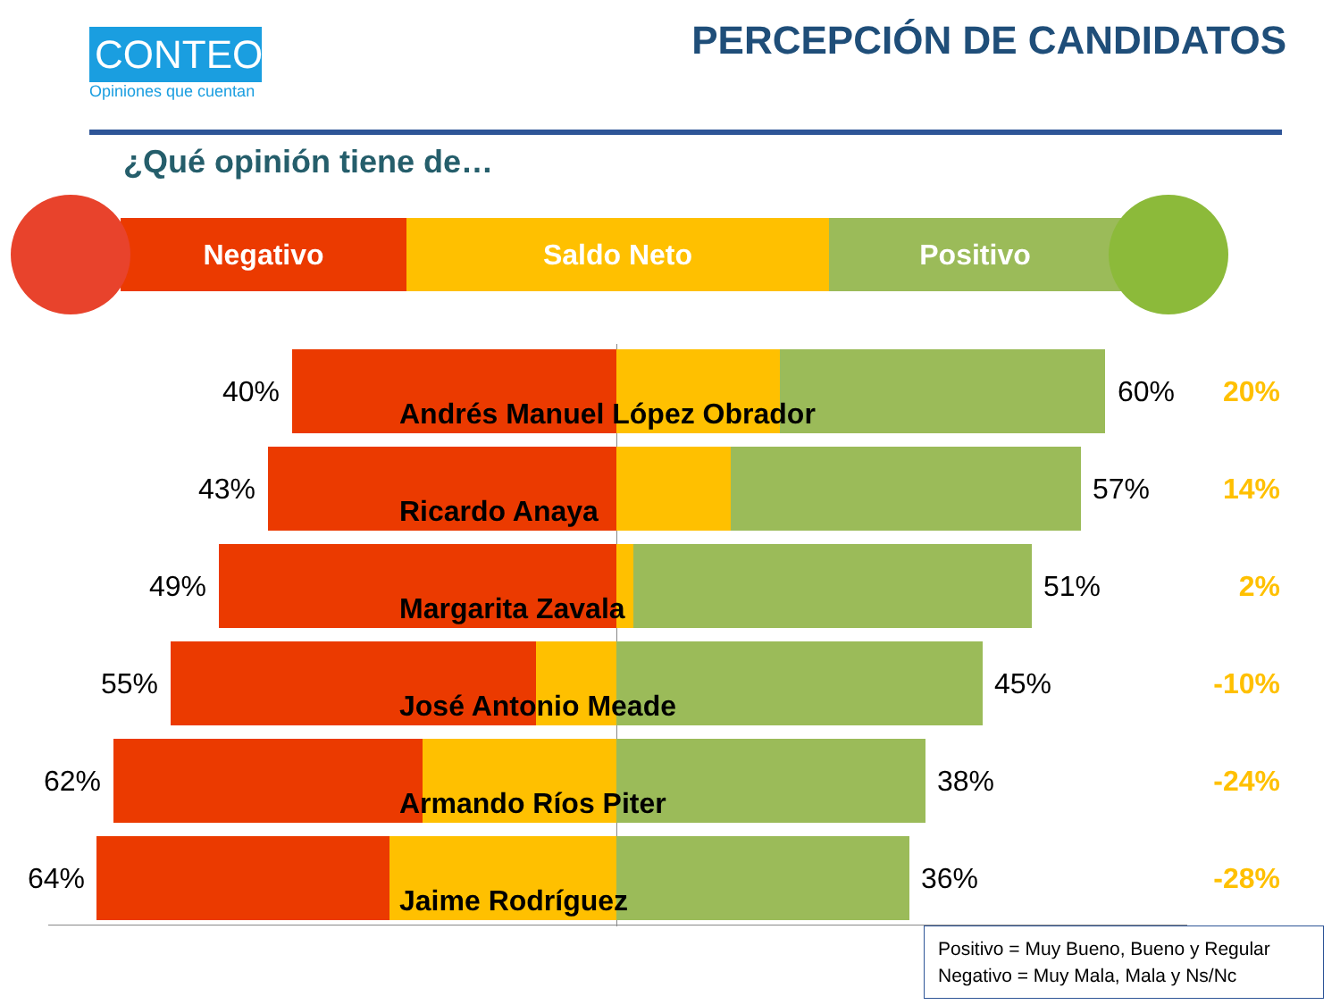CONTEO
Opiniones que cuentan
PERCEPCIÓN DE CANDIDATOS
¿Qué opinión tiene de…
Negativo Saldo Neto Positivo
40% 60% 20%
Andrés Manuel López Obrador
43% 57% 14%
Ricardo Anaya
49% 51% 2%
Margarita Zavala
55% 45% -10%
José Antonio Meade
62% 38% -24%
Armando Ríos Piter
64% 36% -28%
Jaime Rodríguez
Positivo = Muy Bueno, Bueno y Regular
Negativo = Muy Mala, Mala y Ns/Nc